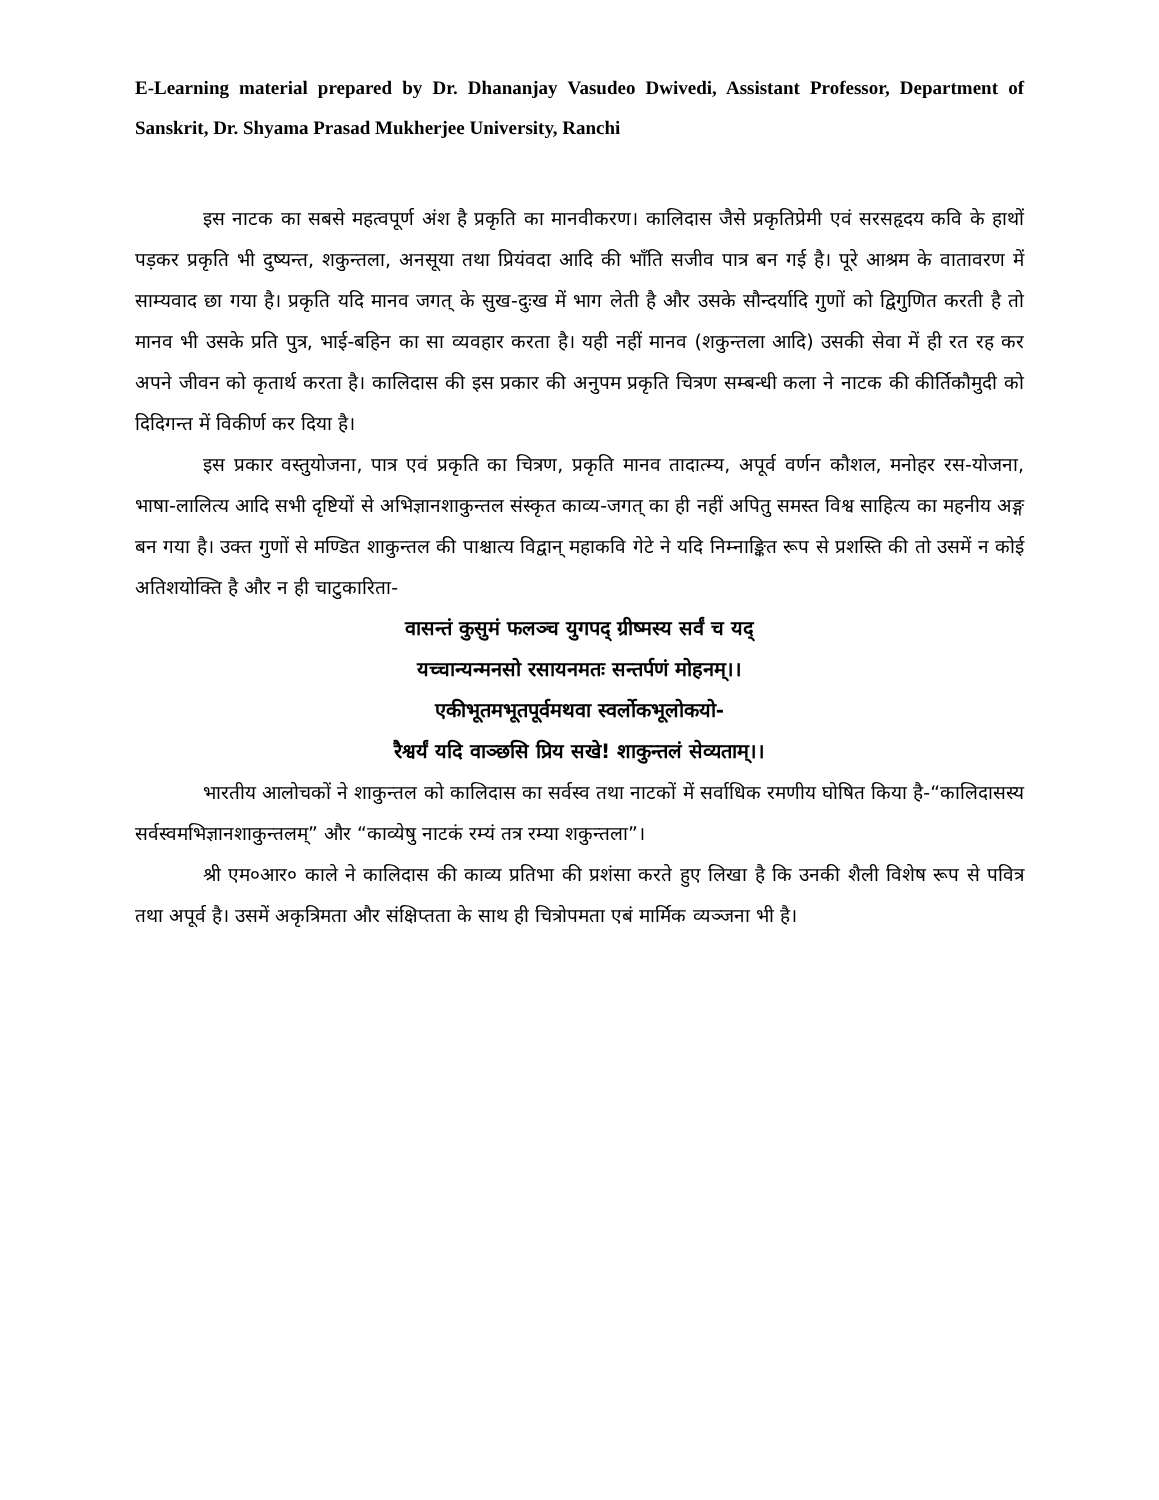E-Learning material prepared by Dr. Dhananjay Vasudeo Dwivedi, Assistant Professor, Department of Sanskrit, Dr. Shyama Prasad Mukherjee University, Ranchi
इस नाटक का सबसे महत्वपूर्ण अंश है प्रकृति का मानवीकरण। कालिदास जैसे प्रकृतिप्रेमी एवं सरसहृदय कवि के हाथों पड़कर प्रकृति भी दुष्यन्त, शकुन्तला, अनसूया तथा प्रियंवदा आदि की भाँति सजीव पात्र बन गई है। पूरे आश्रम के वातावरण में साम्यवाद छा गया है। प्रकृति यदि मानव जगत् के सुख-दुःख में भाग लेती है और उसके सौन्दर्यादि गुणों को द्विगुणित करती है तो मानव भी उसके प्रति पुत्र, भाई-बहिन का सा व्यवहार करता है। यही नहीं मानव (शकुन्तला आदि) उसकी सेवा में ही रत रह कर अपने जीवन को कृतार्थ करता है। कालिदास की इस प्रकार की अनुपम प्रकृति चित्रण सम्बन्धी कला ने नाटक की कीर्तिकौमुदी को दिदिगन्त में विकीर्ण कर दिया है।
इस प्रकार वस्तुयोजना, पात्र एवं प्रकृति का चित्रण, प्रकृति मानव तादात्म्य, अपूर्व वर्णन कौशल, मनोहर रस-योजना, भाषा-लालित्य आदि सभी दृष्टियों से अभिज्ञानशाकुन्तल संस्कृत काव्य-जगत् का ही नहीं अपितु समस्त विश्व साहित्य का महनीय अङ्ग बन गया है। उक्त गुणों से मण्डित शाकुन्तल की पाश्चात्य विद्वान् महाकवि गेटे ने यदि निम्नाङ्कित रूप से प्रशस्ति की तो उसमें न कोई अतिशयोक्ति है और न ही चाटुकारिता-
वासन्तं कुसुमं फलञ्च युगपद् ग्रीष्मस्य सर्वं च यद्
यच्चान्यन्मनसो रसायनमतः सन्तर्पणं मोहनम्।।
एकीभूतमभूतपूर्वमथवा स्वर्लोकभूलोकयो-
रैश्वर्यं यदि वाञ्छसि प्रिय सखे! शाकुन्तलं सेव्यताम्।।
भारतीय आलोचकों ने शाकुन्तल को कालिदास का सर्वस्व तथा नाटकों में सर्वाधिक रमणीय घोषित किया है-“कालिदासस्य सर्वस्वमभिज्ञानशाकुन्तलम्” और “काव्येषु नाटकं रम्यं तत्र रम्या शकुन्तला”।
श्री एम०आर० काले ने कालिदास की काव्य प्रतिभा की प्रशंसा करते हुए लिखा है कि उनकी शैली विशेष रूप से पवित्र तथा अपूर्व है। उसमें अकृत्रिमता और संक्षिप्तता के साथ ही चित्रोपमता एबं मार्मिक व्यञ्जना भी है।